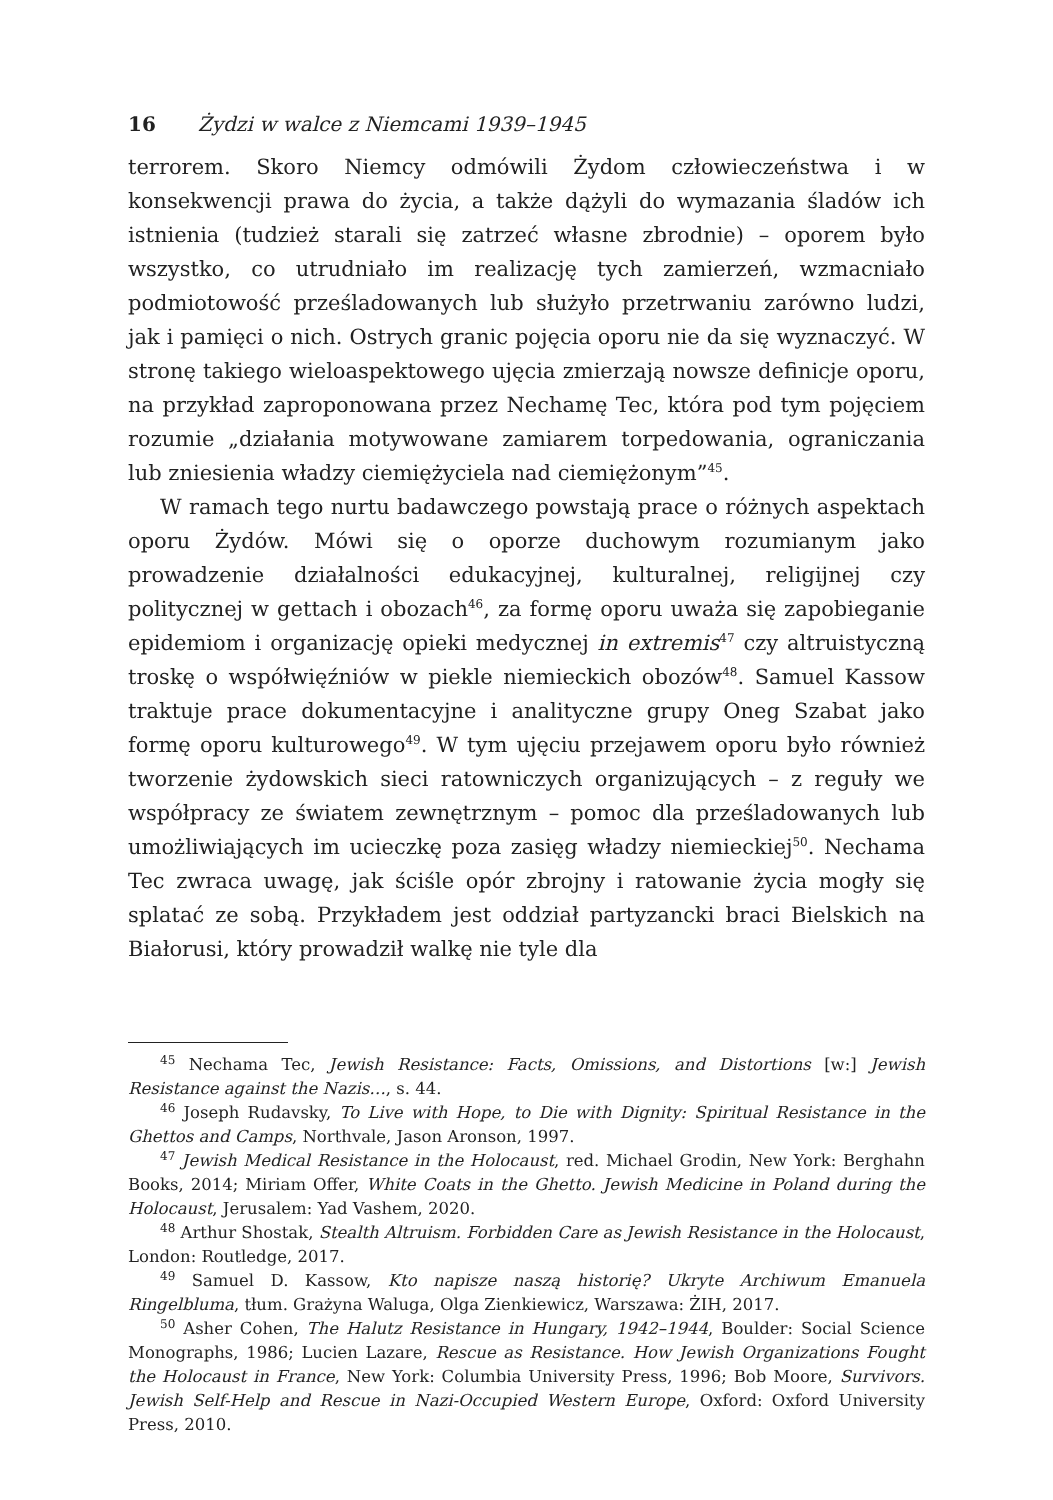16 Żydzi w walce z Niemcami 1939–1945
terrorem. Skoro Niemcy odmówili Żydom człowieczeństwa i w konsekwencji prawa do życia, a także dążyli do wymazania śladów ich istnienia (tudzież starali się zatrzeć własne zbrodnie) – oporem było wszystko, co utrudniało im realizację tych zamierzeń, wzmacniało podmiotowość prześladowanych lub służyło przetrwaniu zarówno ludzi, jak i pamięci o nich. Ostrych granic pojęcia oporu nie da się wyznaczyć. W stronę takiego wieloaspektowego ujęcia zmierzają nowsze definicje oporu, na przykład zaproponowana przez Nechamę Tec, która pod tym pojęciem rozumie „działania motywowane zamiarem torpedowania, ograniczania lub zniesienia władzy ciemiężyciela nad ciemiężonym”<sup>45</sup>.
W ramach tego nurtu badawczego powstają prace o różnych aspektach oporu Żydów. Mówi się o oporze duchowym rozumianym jako prowadzenie działalności edukacyjnej, kulturalnej, religijnej czy politycznej w gettach i obozach<sup>46</sup>, za formę oporu uważa się zapobieganie epidemiom i organizację opieki medycznej in extremis<sup>47</sup> czy altruistyczną troskę o współwięźniów w piekle niemieckich obozów<sup>48</sup>. Samuel Kassow traktuje prace dokumentacyjne i analityczne grupy Oneg Szabat jako formę oporu kulturowego<sup>49</sup>. W tym ujęciu przejawem oporu było również tworzenie żydowskich sieci ratowniczych organizujących – z reguły we współpracy ze światem zewnętrznym – pomoc dla prześladowanych lub umożliwiających im ucieczkę poza zasięg władzy niemieckiej<sup>50</sup>. Nechama Tec zwraca uwagę, jak ściśle opór zbrojny i ratowanie życia mogły się splatać ze sobą. Przykładem jest oddział partyzancki braci Bielskich na Białorusi, który prowadził walkę nie tyle dla
<sup>45</sup> Nechama Tec, Jewish Resistance: Facts, Omissions, and Distortions [w:] Jewish Resistance against the Nazis…, s. 44.
<sup>46</sup> Joseph Rudavsky, To Live with Hope, to Die with Dignity: Spiritual Resistance in the Ghettos and Camps, Northvale, Jason Aronson, 1997.
<sup>47</sup> Jewish Medical Resistance in the Holocaust, red. Michael Grodin, New York: Berghahn Books, 2014; Miriam Offer, White Coats in the Ghetto. Jewish Medicine in Poland during the Holocaust, Jerusalem: Yad Vashem, 2020.
<sup>48</sup> Arthur Shostak, Stealth Altruism. Forbidden Care as Jewish Resistance in the Holocaust, London: Routledge, 2017.
<sup>49</sup> Samuel D. Kassow, Kto napisze naszą historię? Ukryte Archiwum Emanuela Ringelbluma, tłum. Grażyna Waluga, Olga Zienkiewicz, Warszawa: ŻIH, 2017.
<sup>50</sup> Asher Cohen, The Halutz Resistance in Hungary, 1942–1944, Boulder: Social Science Monographs, 1986; Lucien Lazare, Rescue as Resistance. How Jewish Organizations Fought the Holocaust in France, New York: Columbia University Press, 1996; Bob Moore, Survivors. Jewish Self-Help and Rescue in Nazi-Occupied Western Europe, Oxford: Oxford University Press, 2010.